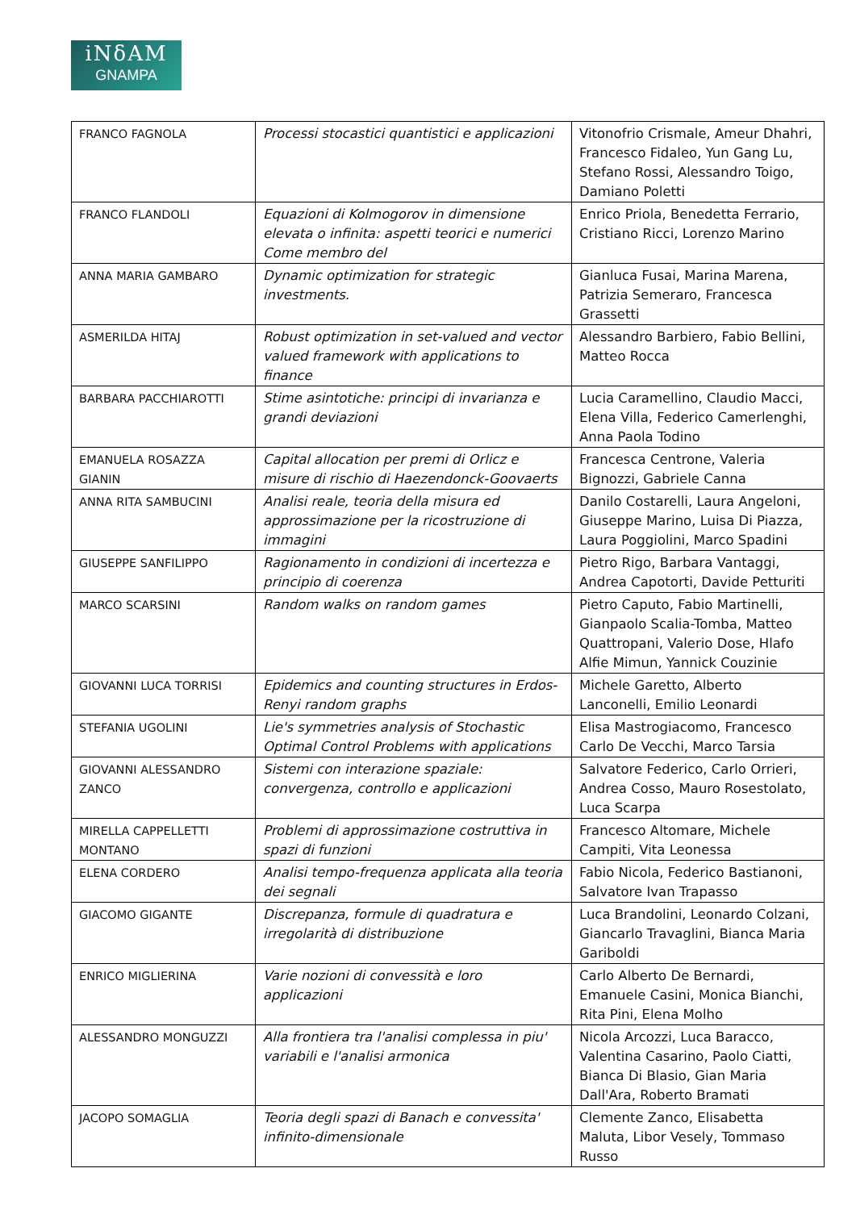iNδAM
GNAMPA
| FRANCO FAGNOLA | Processi stocastici quantistici e applicazioni | Vitonofrio Crismale, Ameur Dhahri, Francesco Fidaleo, Yun Gang Lu, Stefano Rossi, Alessandro Toigo, Damiano Poletti |
| FRANCO FLANDOLI | Equazioni di Kolmogorov in dimensione elevata o infinita: aspetti teorici e numerici Come membro del | Enrico Priola, Benedetta Ferrario, Cristiano Ricci, Lorenzo Marino |
| ANNA MARIA GAMBARO | Dynamic optimization for strategic investments. | Gianluca Fusai, Marina Marena, Patrizia Semeraro, Francesca Grassetti |
| ASMERILDA HITAJ | Robust optimization in set-valued and vector valued framework with applications to finance | Alessandro Barbiero, Fabio Bellini, Matteo Rocca |
| BARBARA PACCHIAROTTI | Stime asintotiche: principi di invarianza e grandi deviazioni | Lucia Caramellino, Claudio Macci, Elena Villa, Federico Camerlenghi, Anna Paola Todino |
| EMANUELA ROSAZZA GIANIN | Capital allocation per premi di Orlicz e misure di rischio di Haezendonck-Goovaerts | Francesca Centrone, Valeria Bignozzi, Gabriele Canna |
| ANNA RITA SAMBUCINI | Analisi reale, teoria della misura ed approssimazione per la ricostruzione di immagini | Danilo Costarelli, Laura Angeloni, Giuseppe Marino, Luisa Di Piazza, Laura Poggiolini, Marco Spadini |
| GIUSEPPE SANFILIPPO | Ragionamento in condizioni di incertezza e principio di coerenza | Pietro Rigo, Barbara Vantaggi, Andrea Capotorti, Davide Petturiti |
| MARCO SCARSINI | Random walks on random games | Pietro Caputo, Fabio Martinelli, Gianpaolo Scalia-Tomba, Matteo Quattropani, Valerio Dose, Hlafo Alfie Mimun, Yannick Couzinie |
| GIOVANNI LUCA TORRISI | Epidemics and counting structures in Erdos-Renyi random graphs | Michele Garetto, Alberto Lanconelli, Emilio Leonardi |
| STEFANIA UGOLINI | Lie's symmetries analysis of Stochastic Optimal Control Problems with applications | Elisa Mastrogiacomo, Francesco Carlo De Vecchi, Marco Tarsia |
| GIOVANNI ALESSANDRO ZANCO | Sistemi con interazione spaziale: convergenza, controllo e applicazioni | Salvatore Federico, Carlo Orrieri, Andrea Cosso, Mauro Rosestolato, Luca Scarpa |
| MIRELLA CAPPELLETTI MONTANO | Problemi di approssimazione costruttiva in spazi di funzioni | Francesco Altomare, Michele Campiti, Vita Leonessa |
| ELENA CORDERO | Analisi tempo-frequenza applicata alla teoria dei segnali | Fabio Nicola, Federico Bastianoni, Salvatore Ivan Trapasso |
| GIACOMO GIGANTE | Discrepanza, formule di quadratura e irregolarità di distribuzione | Luca Brandolini, Leonardo Colzani, Giancarlo Travaglini, Bianca Maria Gariboldi |
| ENRICO MIGLIERINA | Varie nozioni di convessità e loro applicazioni | Carlo Alberto De Bernardi, Emanuele Casini, Monica Bianchi, Rita Pini, Elena Molho |
| ALESSANDRO MONGUZZI | Alla frontiera tra l'analisi complessa in piu' variabili e l'analisi armonica | Nicola Arcozzi, Luca Baracco, Valentina Casarino, Paolo Ciatti, Bianca Di Blasio, Gian Maria Dall'Ara, Roberto Bramati |
| JACOPO SOMAGLIA | Teoria degli spazi di Banach e convessita' infinito-dimensionale | Clemente Zanco, Elisabetta Maluta, Libor Vesely, Tommaso Russo |